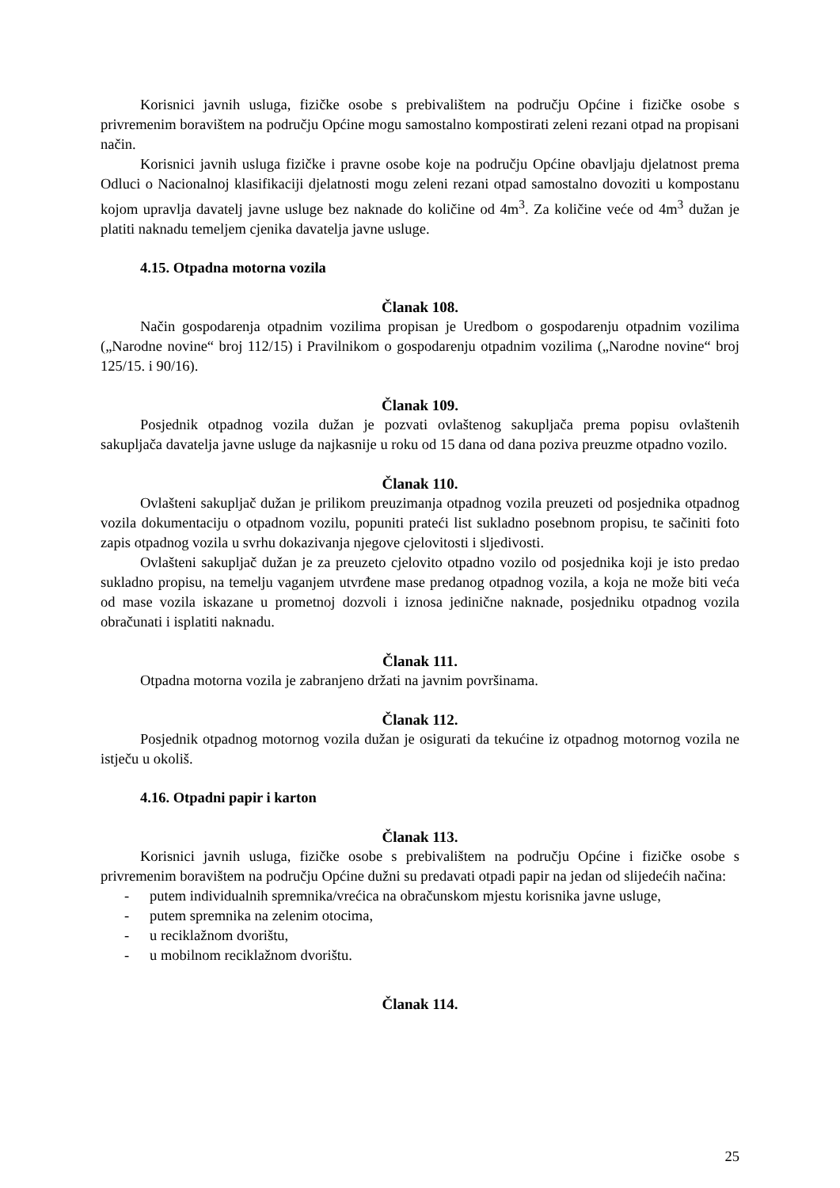Korisnici javnih usluga, fizičke osobe s prebivalištem na području Općine i fizičke osobe s privremenim boravištem na području Općine mogu samostalno kompostirati zeleni rezani otpad na propisani način.
Korisnici javnih usluga fizičke i pravne osobe koje na području Općine obavljaju djelatnost prema Odluci o Nacionalnoj klasifikaciji djelatnosti mogu zeleni rezani otpad samostalno dovoziti u kompostanu kojom upravlja davatelj javne usluge bez naknade do količine od 4m<sup>3</sup>. Za količine veće od 4m<sup>3</sup> dužan je platiti naknadu temeljem cjenika davatelja javne usluge.
4.15. Otpadna motorna vozila
Članak 108.
Način gospodarenja otpadnim vozilima propisan je Uredbom o gospodarenju otpadnim vozilima („Narodne novine“ broj 112/15) i Pravilnikom o gospodarenju otpadnim vozilima („Narodne novine“ broj 125/15. i 90/16).
Članak 109.
Posjednik otpadnog vozila dužan je pozvati ovlaštenog sakupljača prema popisu ovlaštenih sakupljača davatelja javne usluge da najkasnije u roku od 15 dana od dana poziva preuzme otpadno vozilo.
Članak 110.
Ovlašteni sakupljač dužan je prilikom preuzimanja otpadnog vozila preuzeti od posjednika otpadnog vozila dokumentaciju o otpadnom vozilu, popuniti prateći list sukladno posebnom propisu, te sačiniti foto zapis otpadnog vozila u svrhu dokazivanja njegove cjelovitosti i sljedivosti.
Ovlašteni sakupljač dužan je za preuzeto cjelovito otpadno vozilo od posjednika koji je isto predao sukladno propisu, na temelju vaganjem utvrđene mase predanog otpadnog vozila, a koja ne može biti veća od mase vozila iskazane u prometnoj dozvoli i iznosa jedinične naknade, posjedniku otpadnog vozila obračunati i isplatiti naknadu.
Članak 111.
Otpadna motorna vozila je zabranjeno držati na javnim površinama.
Članak 112.
Posjednik otpadnog motornog vozila dužan je osigurati da tekućine iz otpadnog motornog vozila ne istječu u okoliš.
4.16. Otpadni papir i karton
Članak 113.
Korisnici javnih usluga, fizičke osobe s prebivalištem na području Općine i fizičke osobe s privremenim boravištem na području Općine dužni su predavati otpadi papir na jedan od slijedećih načina:
- putem individualnih spremnika/vrećica na obračunskom mjestu korisnika javne usluge,
- putem spremnika na zelenim otocima,
- u reciklažnom dvorištu,
- u mobilnom reciklažnom dvorištu.
Članak 114.
25